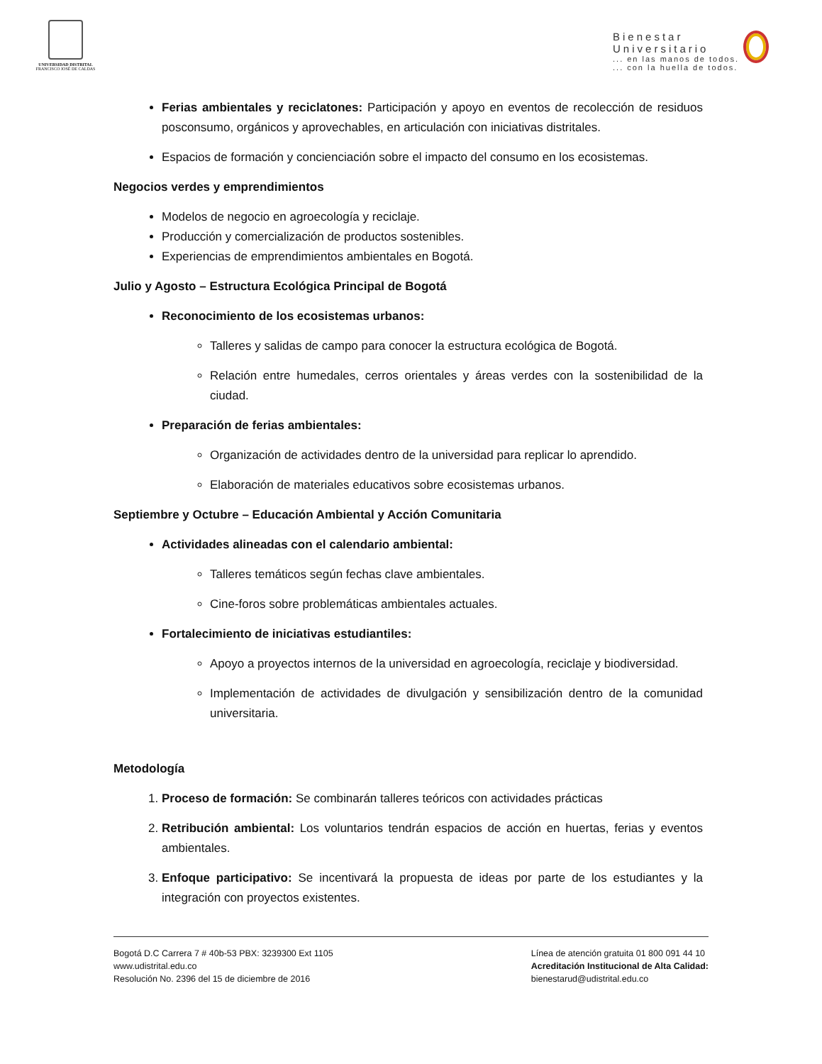UNIVERSIDAD DISTRITAL
FRANCISCO JOSÉ DE CALDAS
Bienestar
Universitario
... en las manos de todos.
... con la huella de todos.
Ferias ambientales y reciclatones: Participación y apoyo en eventos de recolección de residuos posconsumo, orgánicos y aprovechables, en articulación con iniciativas distritales.
Espacios de formación y concienciación sobre el impacto del consumo en los ecosistemas.
Negocios verdes y emprendimientos
Modelos de negocio en agroecología y reciclaje.
Producción y comercialización de productos sostenibles.
Experiencias de emprendimientos ambientales en Bogotá.
Julio y Agosto – Estructura Ecológica Principal de Bogotá
Reconocimiento de los ecosistemas urbanos:
Talleres y salidas de campo para conocer la estructura ecológica de Bogotá.
Relación entre humedales, cerros orientales y áreas verdes con la sostenibilidad de la ciudad.
Preparación de ferias ambientales:
Organización de actividades dentro de la universidad para replicar lo aprendido.
Elaboración de materiales educativos sobre ecosistemas urbanos.
Septiembre y Octubre – Educación Ambiental y Acción Comunitaria
Actividades alineadas con el calendario ambiental:
Talleres temáticos según fechas clave ambientales.
Cine-foros sobre problemáticas ambientales actuales.
Fortalecimiento de iniciativas estudiantiles:
Apoyo a proyectos internos de la universidad en agroecología, reciclaje y biodiversidad.
Implementación de actividades de divulgación y sensibilización dentro de la comunidad universitaria.
Metodología
1. Proceso de formación: Se combinarán talleres teóricos con actividades prácticas
2. Retribución ambiental: Los voluntarios tendrán espacios de acción en huertas, ferias y eventos ambientales.
3. Enfoque participativo: Se incentivará la propuesta de ideas por parte de los estudiantes y la integración con proyectos existentes.
Bogotá D.C Carrera 7 # 40b-53 PBX: 3239300 Ext 1105
www.udistrital.edu.co
Resolución No. 2396 del 15 de diciembre de 2016
Línea de atención gratuita 01 800 091 44 10
Acreditación Institucional de Alta Calidad:
bienestarud@udistrital.edu.co